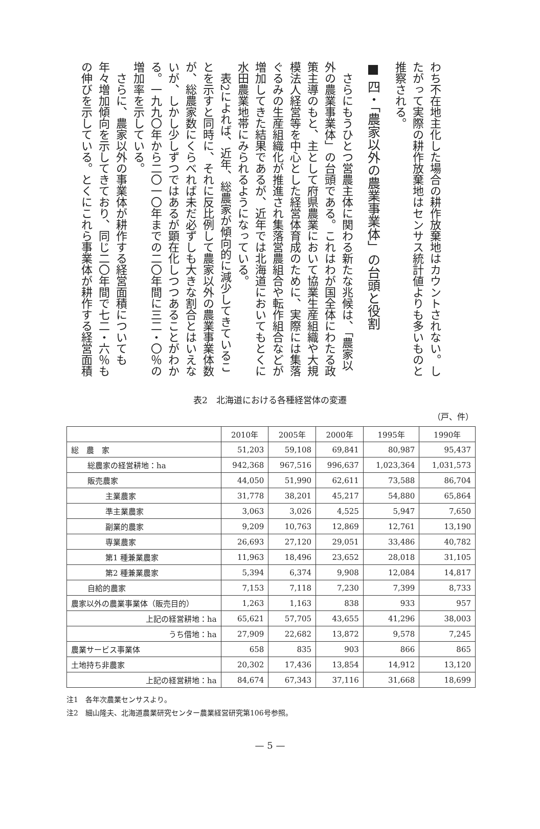わち不在地主化した場合の耕作放棄地はカウントされない。したがって実際の耕作放棄地はセンサス統計値よりも多いものと推察される。
■ 四・「農家以外の農業事業体」の台頭と役割
　さらにもうひとつ営農主体に関わる新たな兆候は、「農家以外の農業事業体」の台頭である。これはわが国全体にわたる政策主導のもと、主として府県農業において協業生産組織や大規模法人経営等を中心とした経営体育成のために、実際には集落ぐるみの生産組織化が推進され集落営農組合や転作組合などが増加してきた結果であるが、近年では北海道においてもとくに水田農業地帯にみられるようになっている。
　表2によれば、近年、総農家が傾向的に減少してきていることを示すと同時に、それに反比例して農家以外の農業事業体数が、総農家数にくらべれば未だ必ずしも大きな割合とはいえないが、しかし少しずつではあるが顕在化しつつあることがわかる。一九九〇年から二〇一〇年までの二〇年間に三二・〇％の増加率を示している。
　さらに、農家以外の事業体が耕作する経営面積についても年々増加傾向を示してきており、同じ二〇年間で七二・六％もの伸びを示している。とくにこれら事業体が耕作する経営面積
表2　北海道における各種経営体の変遷
（戸、件）
| | 2010年 | 2005年 | 2000年 | 1995年 | 1990年 |
| --- | --- | --- | --- | --- | --- |
| 総 農 家 | 51,203 | 59,108 | 69,841 | 80,987 | 95,437 |
| 総農家の経営耕地：ha | 942,368 | 967,516 | 996,637 | 1,023,364 | 1,031,573 |
| 販売農家 | 44,050 | 51,990 | 62,611 | 73,588 | 86,704 |
| 主業農家 | 31,778 | 38,201 | 45,217 | 54,880 | 65,864 |
| 準主業農家 | 3,063 | 3,026 | 4,525 | 5,947 | 7,650 |
| 副業的農家 | 9,209 | 10,763 | 12,869 | 12,761 | 13,190 |
| 専業農家 | 26,693 | 27,120 | 29,051 | 33,486 | 40,782 |
| 第1 種兼業農家 | 11,963 | 18,496 | 23,652 | 28,018 | 31,105 |
| 第2 種兼業農家 | 5,394 | 6,374 | 9,908 | 12,084 | 14,817 |
| 自給的農家 | 7,153 | 7,118 | 7,230 | 7,399 | 8,733 |
| 農家以外の農業事業体（販売目的） | 1,263 | 1,163 | 838 | 933 | 957 |
| 上記の経営耕地：ha | 65,621 | 57,705 | 43,655 | 41,296 | 38,003 |
| うち借地：ha | 27,909 | 22,682 | 13,872 | 9,578 | 7,245 |
| 農業サービス事業体 | 658 | 835 | 903 | 866 | 865 |
| 土地持ち非農家 | 20,302 | 17,436 | 13,854 | 14,912 | 13,120 |
| 上記の経営耕地：ha | 84,674 | 67,343 | 37,116 | 31,668 | 18,699 |
注1　各年次農業センサスより。
注2　細山隆夫、北海道農業研究センター農業経営研究第106号参照。
— 5 —